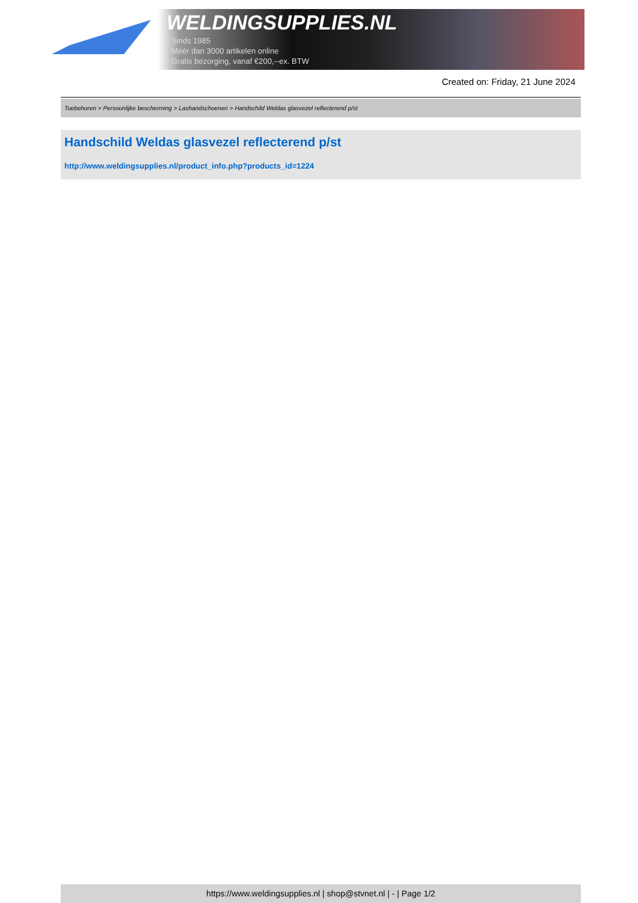WELDINGSUPPLIES.NL
- Sinds 1985
- Méér dan 3000 artikelen online
- Gratis bezorging, vanaf €200,--ex. BTW
Created on: Friday, 21 June 2024
Toebehoren > Persoonlijke bescherming > Lashandschoenen > Handschild Weldas glasvezel reflecterend p/st
Handschild Weldas glasvezel reflecterend p/st
http://www.weldingsupplies.nl/product_info.php?products_id=1224
https://www.weldingsupplies.nl | shop@stvnet.nl | - | Page 1/2